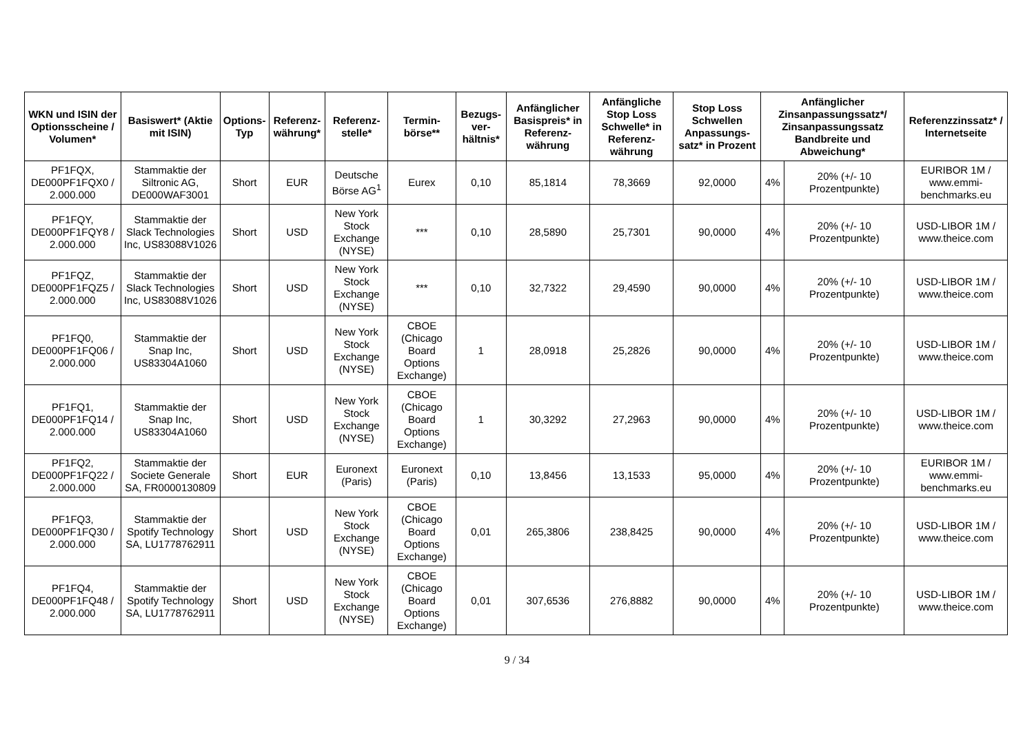| WKN und ISIN der Optionsscheine / Volumen* | Basiswert* (Aktie mit ISIN) | Options-Typ | Referenz-währung* | Referenz-stelle* | Termin-börse** | Bezugs-ver-hältnis* | Anfänglicher Basispreis* in Referenz-währung | Anfängliche Stop Loss Schwelle* in Referenz-währung | Stop Loss Schwellen Anpassungs-satz* in Prozent | Anfänglicher Zinsanpassungssatz*/ Zinsanpassungssatz Bandbreite und Abweichung* | | Referenzzinssatz* / Internetseite |
| --- | --- | --- | --- | --- | --- | --- | --- | --- | --- | --- | --- | --- |
| PF1FQX, DE000PF1FQX0 / 2.000.000 | Stammaktie der Siltronic AG, DE000WAF3001 | Short | EUR | Deutsche Börse AG<sup>1</sup> | Eurex | 0,10 | 85,1814 | 78,3669 | 92,0000 | 4% | 20% (+/- 10 Prozentpunkte) | EURIBOR 1M / www.emmi-benchmarks.eu |
| PF1FQY, DE000PF1FQY8 / 2.000.000 | Stammaktie der Slack Technologies Inc, US83088V1026 | Short | USD | New York Stock Exchange (NYSE) | *** | 0,10 | 28,5890 | 25,7301 | 90,0000 | 4% | 20% (+/- 10 Prozentpunkte) | USD-LIBOR 1M / www.theice.com |
| PF1FQZ, DE000PF1FQZ5 / 2.000.000 | Stammaktie der Slack Technologies Inc, US83088V1026 | Short | USD | New York Stock Exchange (NYSE) | *** | 0,10 | 32,7322 | 29,4590 | 90,0000 | 4% | 20% (+/- 10 Prozentpunkte) | USD-LIBOR 1M / www.theice.com |
| PF1FQ0, DE000PF1FQ06 / 2.000.000 | Stammaktie der Snap Inc, US83304A1060 | Short | USD | New York Stock Exchange (NYSE) | CBOE (Chicago Board Options Exchange) | 1 | 28,0918 | 25,2826 | 90,0000 | 4% | 20% (+/- 10 Prozentpunkte) | USD-LIBOR 1M / www.theice.com |
| PF1FQ1, DE000PF1FQ14 / 2.000.000 | Stammaktie der Snap Inc, US83304A1060 | Short | USD | New York Stock Exchange (NYSE) | CBOE (Chicago Board Options Exchange) | 1 | 30,3292 | 27,2963 | 90,0000 | 4% | 20% (+/- 10 Prozentpunkte) | USD-LIBOR 1M / www.theice.com |
| PF1FQ2, DE000PF1FQ22 / 2.000.000 | Stammaktie der Societe Generale SA, FR0000130809 | Short | EUR | Euronext (Paris) | Euronext (Paris) | 0,10 | 13,8456 | 13,1533 | 95,0000 | 4% | 20% (+/- 10 Prozentpunkte) | EURIBOR 1M / www.emmi-benchmarks.eu |
| PF1FQ3, DE000PF1FQ30 / 2.000.000 | Stammaktie der Spotify Technology SA, LU1778762911 | Short | USD | New York Stock Exchange (NYSE) | CBOE (Chicago Board Options Exchange) | 0,01 | 265,3806 | 238,8425 | 90,0000 | 4% | 20% (+/- 10 Prozentpunkte) | USD-LIBOR 1M / www.theice.com |
| PF1FQ4, DE000PF1FQ48 / 2.000.000 | Stammaktie der Spotify Technology SA, LU1778762911 | Short | USD | New York Stock Exchange (NYSE) | CBOE (Chicago Board Options Exchange) | 0,01 | 307,6536 | 276,8882 | 90,0000 | 4% | 20% (+/- 10 Prozentpunkte) | USD-LIBOR 1M / www.theice.com |
9 / 34